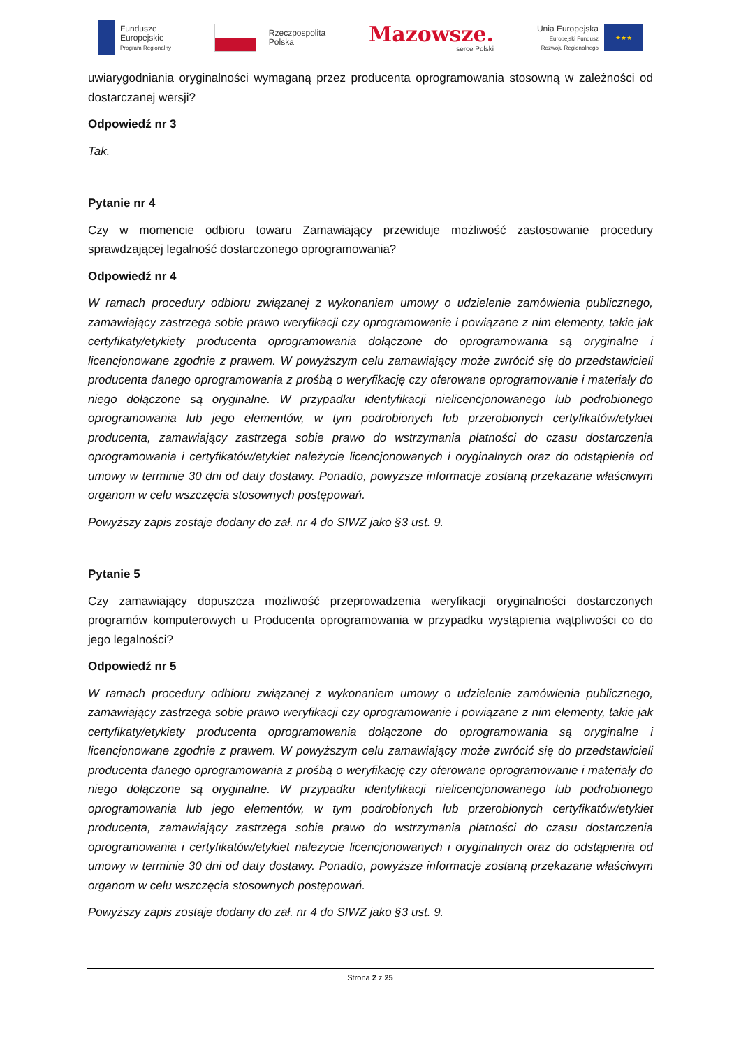Fundusze
Europejskie
Program Regionalny
Rzeczpospolita
Polska
Mazowsze.
serce Polski
Unia Europejska
Europejski Fundusz
Rozwoju Regionalnego
★★★
uwiarygodniania oryginalności wymaganą przez producenta oprogramowania stosowną w zależności od dostarczanej wersji?
Odpowiedź nr 3
Tak.
Pytanie nr 4
Czy w momencie odbioru towaru Zamawiający przewiduje możliwość zastosowanie procedury sprawdzającej legalność dostarczonego oprogramowania?
Odpowiedź nr 4
W ramach procedury odbioru związanej z wykonaniem umowy o udzielenie zamówienia publicznego, zamawiający zastrzega sobie prawo weryfikacji czy oprogramowanie i powiązane z nim elementy, takie jak certyfikaty/etykiety producenta oprogramowania dołączone do oprogramowania są oryginalne i licencjonowane zgodnie z prawem. W powyższym celu zamawiający może zwrócić się do przedstawicieli producenta danego oprogramowania z prośbą o weryfikację czy oferowane oprogramowanie i materiały do niego dołączone są oryginalne. W przypadku identyfikacji nielicencjonowanego lub podrobionego oprogramowania lub jego elementów, w tym podrobionych lub przerobionych certyfikatów/etykiet producenta, zamawiający zastrzega sobie prawo do wstrzymania płatności do czasu dostarczenia oprogramowania i certyfikatów/etykiet należycie licencjonowanych i oryginalnych oraz do odstąpienia od umowy w terminie 30 dni od daty dostawy. Ponadto, powyższe informacje zostaną przekazane właściwym organom w celu wszczęcia stosownych postępowań.
Powyższy zapis zostaje dodany do zał. nr 4 do SIWZ jako §3 ust. 9.
Pytanie 5
Czy zamawiający dopuszcza możliwość przeprowadzenia weryfikacji oryginalności dostarczonych programów komputerowych u Producenta oprogramowania w przypadku wystąpienia wątpliwości co do jego legalności?
Odpowiedź nr 5
W ramach procedury odbioru związanej z wykonaniem umowy o udzielenie zamówienia publicznego, zamawiający zastrzega sobie prawo weryfikacji czy oprogramowanie i powiązane z nim elementy, takie jak certyfikaty/etykiety producenta oprogramowania dołączone do oprogramowania są oryginalne i licencjonowane zgodnie z prawem. W powyższym celu zamawiający może zwrócić się do przedstawicieli producenta danego oprogramowania z prośbą o weryfikację czy oferowane oprogramowanie i materiały do niego dołączone są oryginalne. W przypadku identyfikacji nielicencjonowanego lub podrobionego oprogramowania lub jego elementów, w tym podrobionych lub przerobionych certyfikatów/etykiet producenta, zamawiający zastrzega sobie prawo do wstrzymania płatności do czasu dostarczenia oprogramowania i certyfikatów/etykiet należycie licencjonowanych i oryginalnych oraz do odstąpienia od umowy w terminie 30 dni od daty dostawy. Ponadto, powyższe informacje zostaną przekazane właściwym organom w celu wszczęcia stosownych postępowań.
Powyższy zapis zostaje dodany do zał. nr 4 do SIWZ jako §3 ust. 9.
Strona 2 z 25